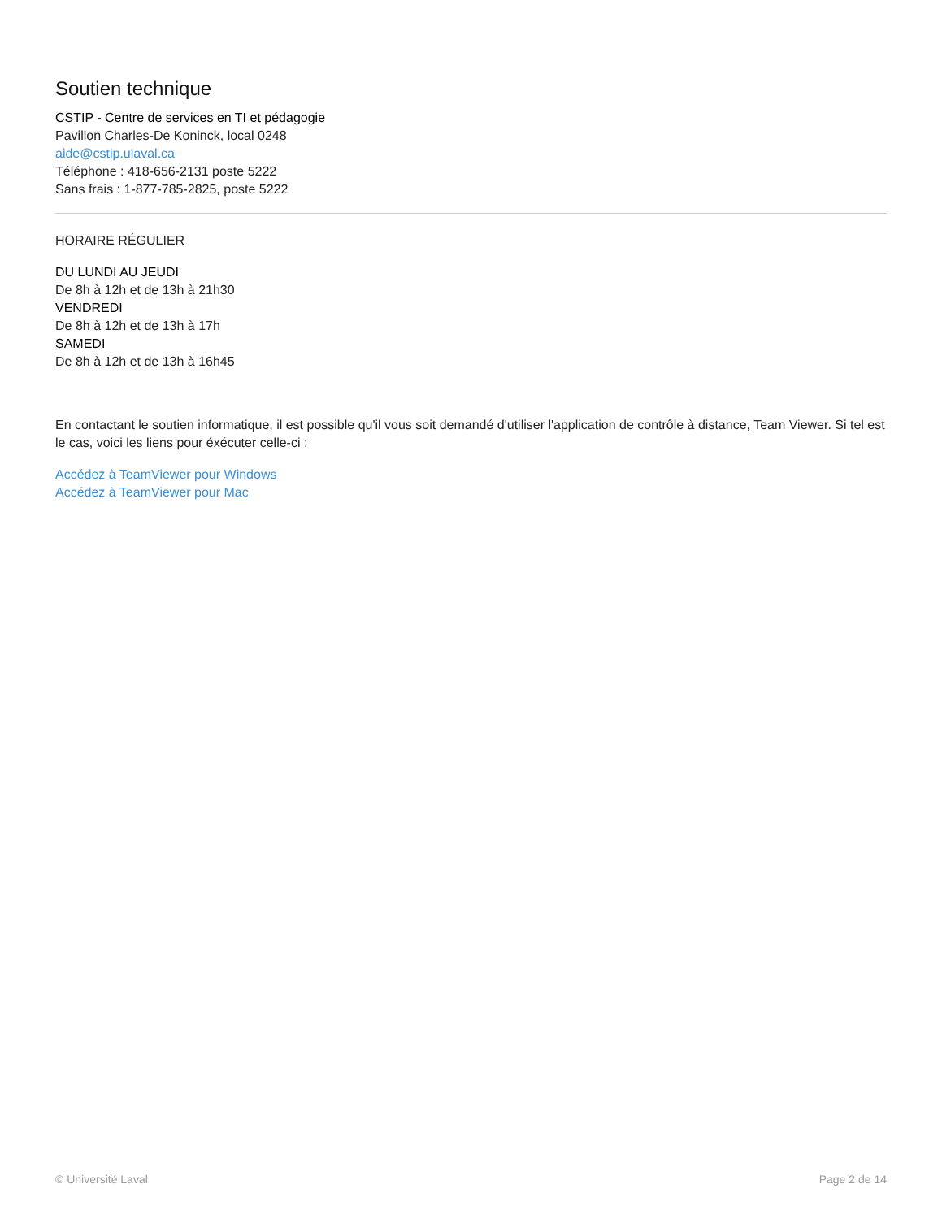Soutien technique
CSTIP - Centre de services en TI et pédagogie
Pavillon Charles-De Koninck, local 0248
aide@cstip.ulaval.ca
Téléphone : 418-656-2131 poste 5222
Sans frais : 1-877-785-2825, poste 5222
HORAIRE RÉGULIER
DU LUNDI AU JEUDI
De 8h à 12h et de 13h à 21h30
VENDREDI
De 8h à 12h et de 13h à 17h
SAMEDI
De 8h à 12h et de 13h à 16h45
En contactant le soutien informatique, il est possible qu'il vous soit demandé d'utiliser l'application de contrôle à distance, Team Viewer. Si tel est le cas, voici les liens pour éxécuter celle-ci :
Accédez à TeamViewer pour Windows
Accédez à TeamViewer pour Mac
© Université Laval Page 2 de 14